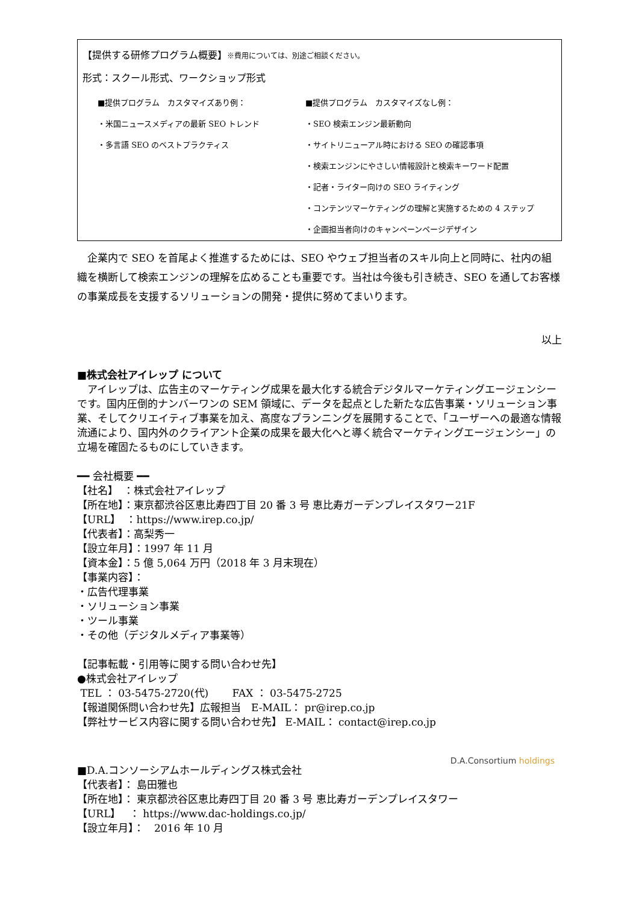【提供する研修プログラム概要】※費用については、別途ご相談ください。
形式：スクール形式、ワークショップ形式
■提供プログラム　カスタマイズあり例：
・米国ニュースメディアの最新 SEO トレンド
・多言語 SEO のベストプラクティス
■提供プログラム　カスタマイズなし例：
・SEO 検索エンジン最新動向
・サイトリニューアル時における SEO の確認事項
・検索エンジンにやさしい情報設計と検索キーワード配置
・記者・ライター向けの SEO ライティング
・コンテンツマーケティングの理解と実施するための 4 ステップ
・企画担当者向けのキャンペーンページデザイン
　企業内で SEO を首尾よく推進するためには、SEO やウェブ担当者のスキル向上と同時に、社内の組織を横断して検索エンジンの理解を広めることも重要です。当社は今後も引き続き、SEO を通してお客様の事業成長を支援するソリューションの開発・提供に努めてまいります。
以上
■株式会社アイレップ について
　アイレップは、広告主のマーケティング成果を最大化する統合デジタルマーケティングエージェンシーです。国内圧倒的ナンバーワンの SEM 領域に、データを起点とした新たな広告事業・ソリューション事業、そしてクリエイティブ事業を加え、高度なプランニングを展開することで、「ユーザーへの最適な情報流通により、国内外のクライアント企業の成果を最大化へと導く統合マーケティングエージェンシー」の立場を確固たるものにしていきます。
━━ 会社概要 ━━
【社名】　：株式会社アイレップ
【所在地】：東京都渋谷区恵比寿四丁目 20 番 3 号 恵比寿ガーデンプレイスタワー21F
【URL】　：https://www.irep.co.jp/
【代表者】：高梨秀一
【設立年月】：1997 年 11 月
【資本金】：5 億 5,064 万円（2018 年 3 月末現在）
【事業内容】：
・広告代理事業
・ソリューション事業
・ツール事業
・その他（デジタルメディア事業等）
【記事転載・引用等に関する問い合わせ先】
●株式会社アイレップ
TEL ： 03-5475-2720(代)　　 FAX ： 03-5475-2725
【報道関係問い合わせ先】広報担当　E-MAIL： pr@irep.co.jp
【弊社サービス内容に関する問い合わせ先】 E-MAIL： contact@irep.co.jp
D.A.Consortium holdings
■D.A.コンソーシアムホールディングス株式会社
【代表者】： 島田雅也
【所在地】： 東京都渋谷区恵比寿四丁目 20 番 3 号 恵比寿ガーデンプレイスタワー
【URL】　 ： https://www.dac-holdings.co.jp/
【設立年月】：　2016 年 10 月